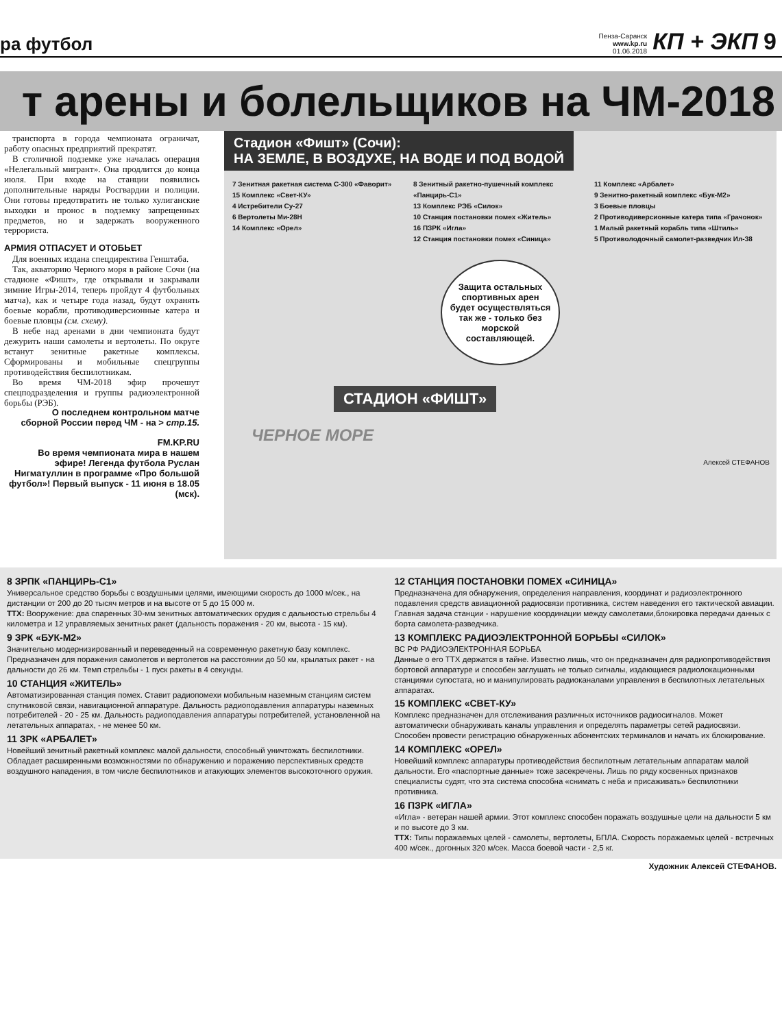ра футбол
Пенза-Саранск
www.kp.ru
01.06.2018
КП + ЭКП
9
т арены и болельщиков на ЧМ-2018
транспорта в города чемпионата ограничат, работу опасных предприятий прекратят.
В столичной подземке уже началась операция «Нелегальный мигрант». Она продлится до конца июля. При входе на станции появились дополнительные наряды Росгвардии и полиции. Они готовы предотвратить не только хулиганские выходки и пронос в подземку запрещенных предметов, но и задержать вооруженного террориста.
АРМИЯ ОТПАСУЕТ И ОТОБЬЕТ
Для военных издана спецдиректива Генштаба.
Так, акваторию Черного моря в районе Сочи (на стадионе «Фишт», где открывали и закрывали зимние Игры-2014, теперь пройдут 4 футбольных матча), как и четыре года назад, будут охранять боевые корабли, противодиверсионные катера и боевые пловцы (см. схему).
В небе над аренами в дни чемпионата будут дежурить наши самолеты и вертолеты. По округе встанут зенитные ракетные комплексы. Сформированы и мобильные спецгруппы противодействия беспилотникам.
Во время ЧМ-2018 эфир прочешут спецподразделения и группы радиоэлектронной борьбы (РЭБ).
О последнем контрольном матче сборной России перед ЧМ - на > стр.15.
FM.KP.RU
Во время чемпионата мира в нашем эфире! Легенда футбола Руслан Нигматуллин в программе «Про большой футбол»! Первый выпуск - 11 июня в 18.05 (мск).
Стадион «Фишт» (Сочи):
НА ЗЕМЛЕ, В ВОЗДУХЕ, НА ВОДЕ И ПОД ВОДОЙ
7 Зенитная ракетная система С-300 «Фаворит»
15 Комплекс «Свет-КУ»
4 Истребители Су-27
6 Вертолеты Ми-28Н
14 Комплекс «Орел»
8 Зенитный ракетно-пушечный комплекс «Панцирь-С1»
13 Комплекс РЭБ «Силок»
10 Станция постановки помех «Житель»
16 ПЗРК «Игла»
12 Станция постановки помех «Синица»
11 Комплекс «Арбалет»
9 Зенитно-ракетный комплекс «Бук-М2»
3 Боевые пловцы
2 Противодиверсионные катера типа «Грачонок»
1 Малый ракетный корабль типа «Штиль»
5 Противолодочный самолет-разведчик Ил-38
Защита остальных спортивных арен будет осуществляться так же - только без морской составляющей.
СТАДИОН «ФИШТ»
ЧЕРНОЕ МОРЕ
Алексей СТЕФАНОВ
8 ЗРПК «ПАНЦИРЬ-С1»
Универсальное средство борьбы с воздушными целями, имеющими скорость до 1000 м/сек., на дистанции от 200 до 20 тысяч метров и на высоте от 5 до 15 000 м.
ТТХ: Вооружение: два спаренных 30-мм зенитных автоматических орудия с дальностью стрельбы 4 километра и 12 управляемых зенитных ракет (дальность поражения - 20 км, высота - 15 км).
9 ЗРК «БУК-М2»
Значительно модернизированный и переведенный на современную ракетную базу комплекс. Предназначен для поражения самолетов и вертолетов на расстоянии до 50 км, крылатых ракет - на дальности до 26 км. Темп стрельбы - 1 пуск ракеты в 4 секунды.
10 СТАНЦИЯ «ЖИТЕЛЬ»
Автоматизированная станция помех. Ставит радиопомехи мобильным наземным станциям систем спутниковой связи, навигационной аппаратуре. Дальность радиоподавления аппаратуры наземных потребителей - 20 - 25 км. Дальность радиоподавления аппаратуры потребителей, установленной на летательных аппаратах, - не менее 50 км.
11 ЗРК «АРБАЛЕТ»
Новейший зенитный ракетный комплекс малой дальности, способный уничтожать беспилотники. Обладает расширенными возможностями по обнаружению и поражению перспективных средств воздушного нападения, в том числе беспилотников и атакующих элементов высокоточного оружия.
12 СТАНЦИЯ ПОСТАНОВКИ ПОМЕХ «СИНИЦА»
Предназначена для обнаружения, определения направления, координат и радиоэлектронного подавления средств авиационной радиосвязи противника, систем наведения его тактической авиации. Главная задача станции - нарушение координации между самолетами,блокировка передачи данных с борта самолета-разведчика.
13 КОМПЛЕКС РАДИОЭЛЕКТРОННОЙ БОРЬБЫ «СИЛОК»
ВС РФ РАДИОЭЛЕКТРОННАЯ БОРЬБА
Данные о его ТТХ держатся в тайне. Известно лишь, что он предназначен для радиопротиводействия бортовой аппаратуре и способен заглушать не только сигналы, издающиеся радиолокационными станциями супостата, но и манипулировать радиоканалами управления в беспилотных летательных аппаратах.
15 КОМПЛЕКС «СВЕТ-КУ»
Комплекс предназначен для отслеживания различных источников радиосигналов. Может автоматически обнаруживать каналы управления и определять параметры сетей радиосвязи. Способен провести регистрацию обнаруженных абонентских терминалов и начать их блокирование.
14 КОМПЛЕКС «ОРЕЛ»
Новейший комплекс аппаратуры противодействия беспилотным летательным аппаратам малой дальности. Его «паспортные данные» тоже засекречены. Лишь по ряду косвенных признаков специалисты судят, что эта система способна «снимать с неба и присаживать» беспилотники противника.
16 ПЗРК «ИГЛА»
«Игла» - ветеран нашей армии. Этот комплекс способен поражать воздушные цели на дальности 5 км и по высоте до 3 км.
ТТХ: Типы поражаемых целей - самолеты, вертолеты, БПЛА. Скорость поражаемых целей - встречных 400 м/сек., догонных 320 м/сек. Масса боевой части - 2,5 кг.
Художник Алексей СТЕФАНОВ.